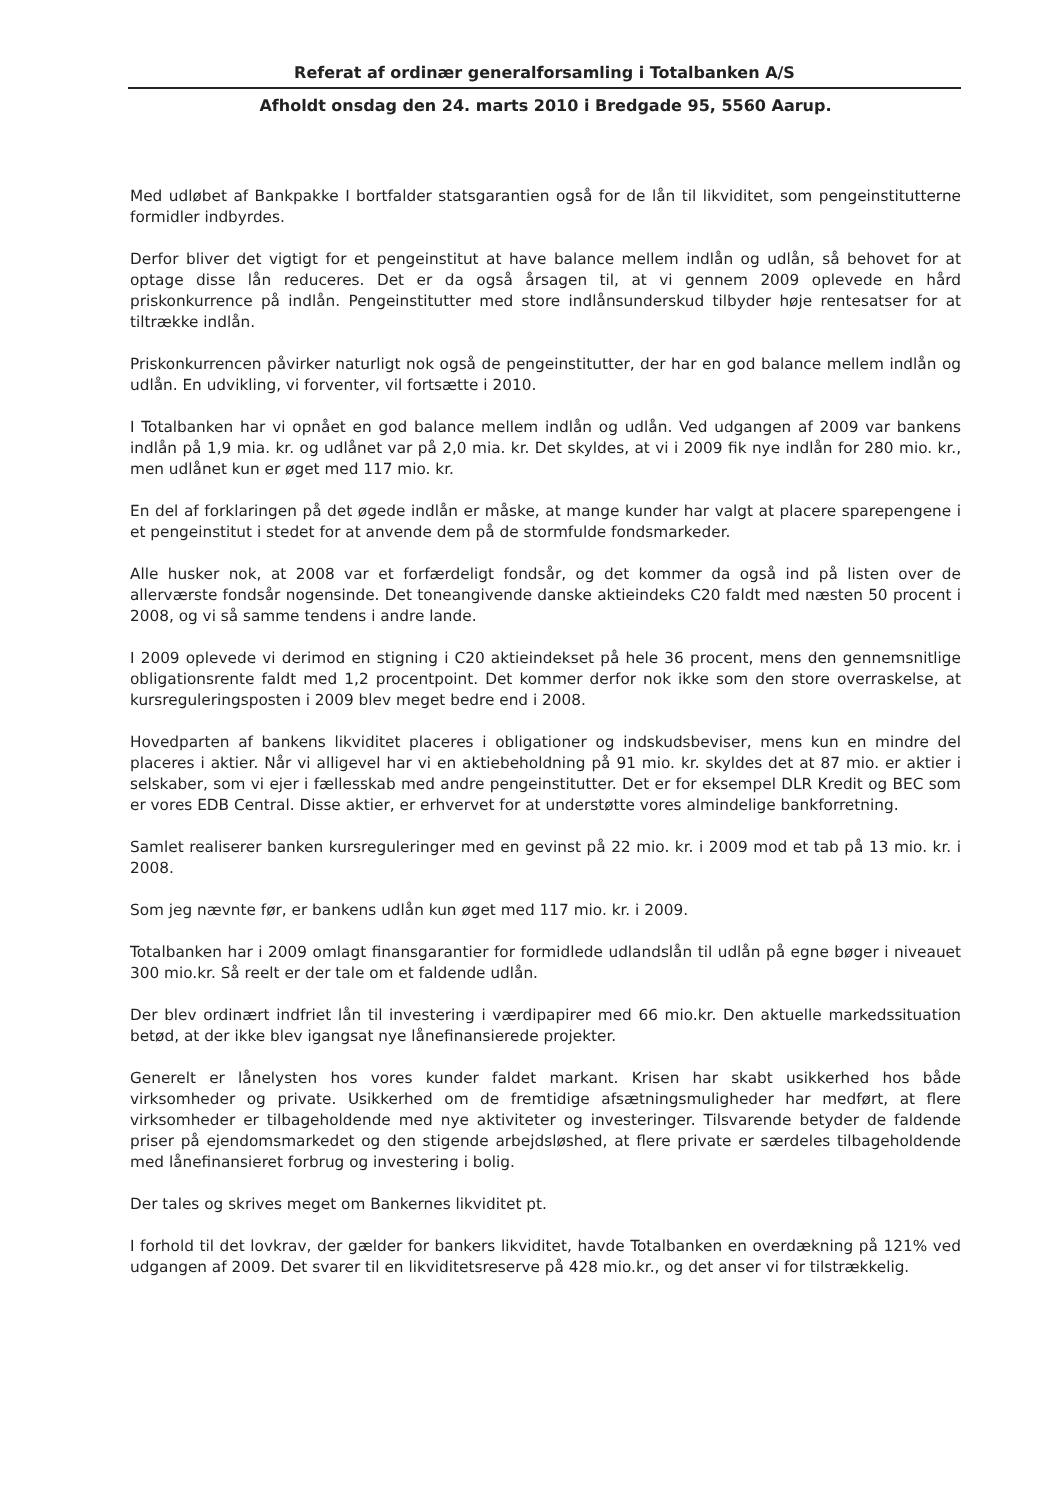Referat af ordinær generalforsamling i Totalbanken A/S
Afholdt onsdag den 24. marts 2010 i Bredgade 95, 5560 Aarup.
Med udløbet af Bankpakke I bortfalder statsgarantien også for de lån til likviditet, som pengeinstitutterne formidler indbyrdes.
Derfor bliver det vigtigt for et pengeinstitut at have balance mellem indlån og udlån, så behovet for at optage disse lån reduceres. Det er da også årsagen til, at vi gennem 2009 oplevede en hård priskonkurrence på indlån. Pengeinstitutter med store indlånsunderskud tilbyder høje rentesatser for at tiltrække indlån.
Priskonkurrencen påvirker naturligt nok også de pengeinstitutter, der har en god balance mellem indlån og udlån. En udvikling, vi forventer, vil fortsætte i 2010.
I Totalbanken har vi opnået en god balance mellem indlån og udlån. Ved udgangen af 2009 var bankens indlån på 1,9 mia. kr. og udlånet var på 2,0 mia. kr. Det skyldes, at vi i 2009 fik nye indlån for 280 mio. kr., men udlånet kun er øget med 117 mio. kr.
En del af forklaringen på det øgede indlån er måske, at mange kunder har valgt at placere sparepengene i et pengeinstitut i stedet for at anvende dem på de stormfulde fondsmarkeder.
Alle husker nok, at 2008 var et forfærdeligt fondsår, og det kommer da også ind på listen over de allerværste fondsår nogensinde. Det toneangivende danske aktieindeks C20 faldt med næsten 50 procent i 2008, og vi så samme tendens i andre lande.
I 2009 oplevede vi derimod en stigning i C20 aktieindekset på hele 36 procent, mens den gennemsnitlige obligationsrente faldt med 1,2 procentpoint. Det kommer derfor nok ikke som den store overraskelse, at kursreguleringsposten i 2009 blev meget bedre end i 2008.
Hovedparten af bankens likviditet placeres i obligationer og indskudsbeviser, mens kun en mindre del placeres i aktier. Når vi alligevel har vi en aktiebeholdning på 91 mio. kr. skyldes det at 87 mio. er aktier i selskaber, som vi ejer i fællesskab med andre pengeinstitutter. Det er for eksempel DLR Kredit og BEC som er vores EDB Central. Disse aktier, er erhvervet for at understøtte vores almindelige bankforretning.
Samlet realiserer banken kursreguleringer med en gevinst på 22 mio. kr. i 2009 mod et tab på 13 mio. kr. i 2008.
Som jeg nævnte før, er bankens udlån kun øget med 117 mio. kr. i 2009.
Totalbanken har i 2009 omlagt finansgarantier for formidlede udlandslån til udlån på egne bøger i niveauet 300 mio.kr. Så reelt er der tale om et faldende udlån.
Der blev ordinært indfriet lån til investering i værdipapirer med 66 mio.kr. Den aktuelle markedssituation betød, at der ikke blev igangsat nye lånefinansierede projekter.
Generelt er lånelysten hos vores kunder faldet markant. Krisen har skabt usikkerhed hos både virksomheder og private. Usikkerhed om de fremtidige afsætningsmuligheder har medført, at flere virksomheder er tilbageholdende med nye aktiviteter og investeringer. Tilsvarende betyder de faldende priser på ejendomsmarkedet og den stigende arbejdsløshed, at flere private er særdeles tilbageholdende med lånefinansieret forbrug og investering i bolig.
Der tales og skrives meget om Bankernes likviditet pt.
I forhold til det lovkrav, der gælder for bankers likviditet, havde Totalbanken en overdækning på 121% ved udgangen af 2009. Det svarer til en likviditetsreserve på 428 mio.kr., og det anser vi for tilstrækkelig.